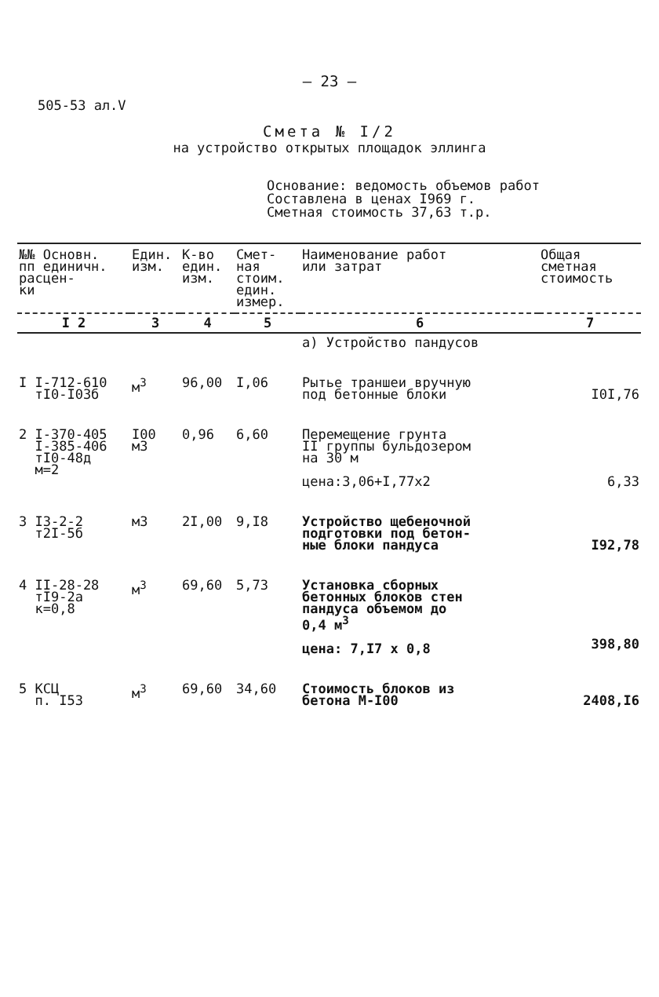– 23 –
505-53 ал.V
Смета № I/2
на устройство открытых площадок эллинга
Основание: ведомость объемов работ
Составлена в ценах I969 г.
Сметная стоимость 37,63 т.р.
| №№ Основн. пп единичн. расцен- ки | Един. изм. | К-во един. изм. | Смет- ная стоим. един. измер. | Наименование работ или затрат | Общая сметная стоимость |
| --- | --- | --- | --- | --- | --- |
| I 2 | 3 | 4 | 5 | 6 | 7 |
| | | | | а) Устройство пандусов | |
| I I-712-610 тI0-I03б | м<sup>3</sup> | 96,00 | I,06 | Рытье траншеи вручную под бетонные блоки | I0I,76 |
| 2 I-370-405 I-385-406 тI0-48д м=2 | I00 м3 | 0,96 | 6,60 | Перемещение грунта II группы бульдозером на 30 м цена:3,06+I,77x2 | 6,33 |
| 3 I3-2-2 т2I-5б | м3 | 2I,00 | 9,I8 | Устройство щебеночной подготовки под бетон- ные блоки пандуса | I92,78 |
| 4 II-28-28 тI9-2а к=0,8 | м<sup>3</sup> | 69,60 | 5,73 | Установка сборных бетонных блоков стен пандуса объемом до 0,4 м<sup>3</sup> цена: 7,I7 x 0,8 | 398,80 |
| 5 КСЦ п. I53 | м<sup>3</sup> | 69,60 | 34,60 | Стоимость блоков из бетона М-I00 | 2408,I6 |